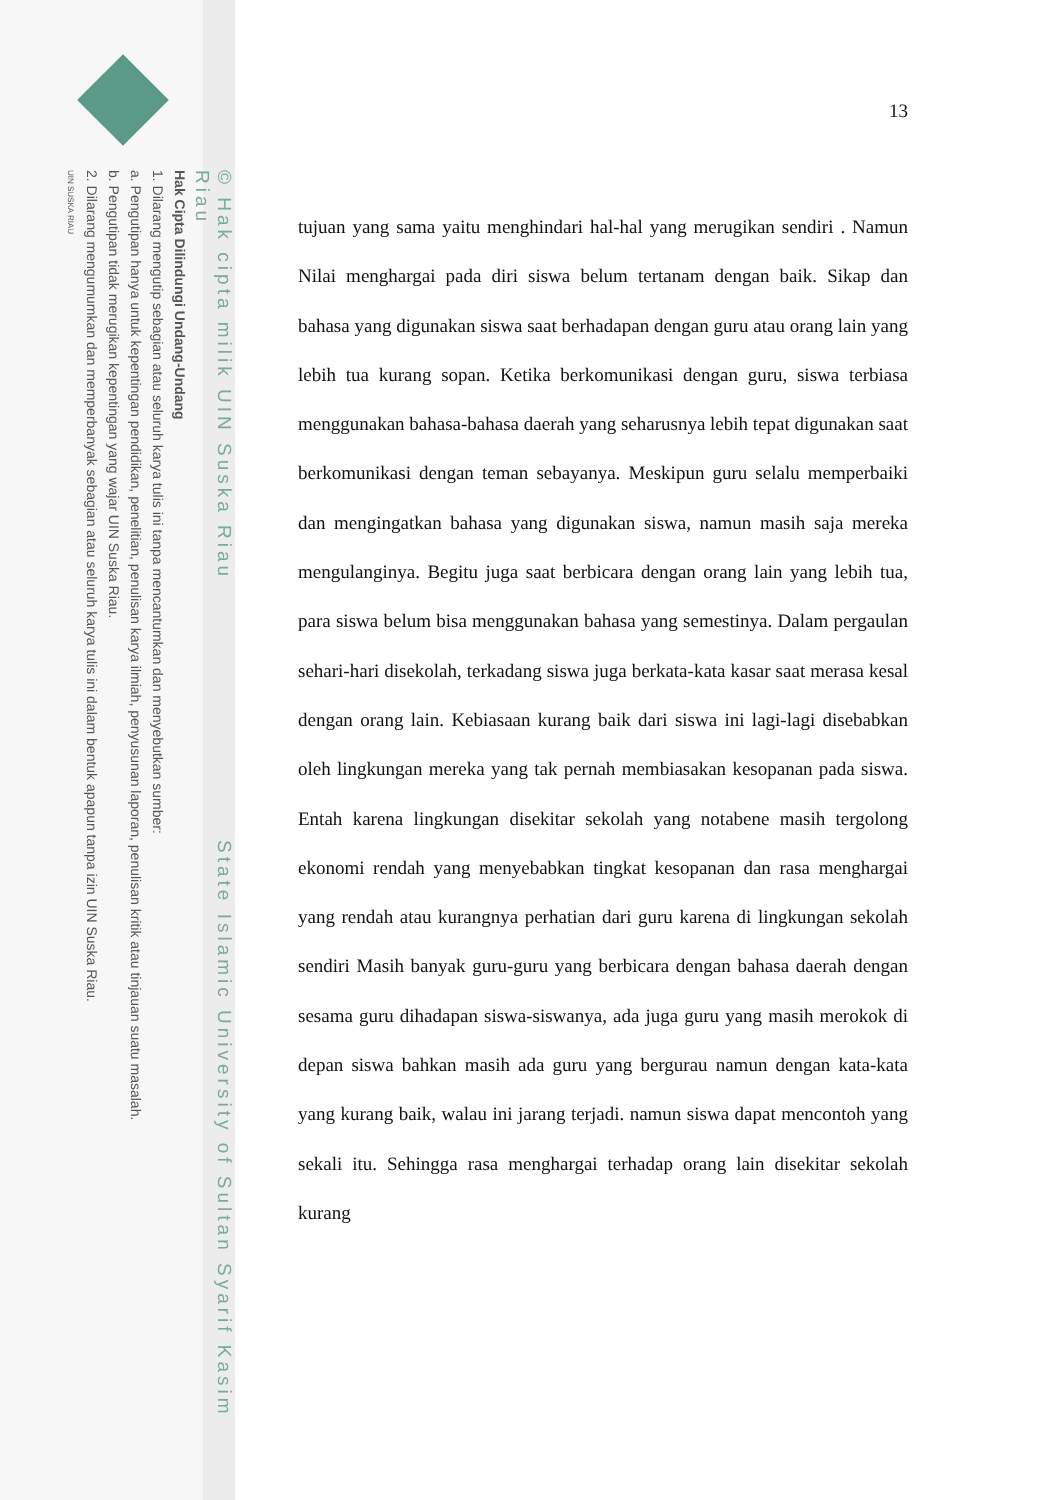© Hak cipta milik UIN Suska Riau State Islamic University of Sultan Syarif Kasim Riau
Hak Cipta Dilindungi Undang-Undang
1. Dilarang mengutip sebagian atau seluruh karya tulis ini tanpa mencantumkan dan menyebutkan sumber:
a. Pengutipan hanya untuk kepentingan pendidikan, penelitian, penulisan karya ilmiah, penyusunan laporan, penulisan kritik atau tinjauan suatu masalah.
b. Pengutipan tidak merugikan kepentingan yang wajar UIN Suska Riau.
2. Dilarang mengumumkan dan memperbanyak sebagian atau seluruh karya tulis ini dalam bentuk apapun tanpa izin UIN Suska Riau.
UIN SUSKA RIAU
13
tujuan yang sama yaitu menghindari hal-hal yang merugikan sendiri . Namun Nilai menghargai pada diri siswa belum tertanam dengan baik. Sikap dan bahasa yang digunakan siswa saat berhadapan dengan guru atau orang lain yang lebih tua kurang sopan. Ketika berkomunikasi dengan guru, siswa terbiasa menggunakan bahasa-bahasa daerah yang seharusnya lebih tepat digunakan saat berkomunikasi dengan teman sebayanya. Meskipun guru selalu memperbaiki dan mengingatkan bahasa yang digunakan siswa, namun masih saja mereka mengulanginya. Begitu juga saat berbicara dengan orang lain yang lebih tua, para siswa belum bisa menggunakan bahasa yang semestinya. Dalam pergaulan sehari-hari disekolah, terkadang siswa juga berkata-kata kasar saat merasa kesal dengan orang lain. Kebiasaan kurang baik dari siswa ini lagi-lagi disebabkan oleh lingkungan mereka yang tak pernah membiasakan kesopanan pada siswa. Entah karena lingkungan disekitar sekolah yang notabene masih tergolong ekonomi rendah yang menyebabkan tingkat kesopanan dan rasa menghargai yang rendah atau kurangnya perhatian dari guru karena di lingkungan sekolah sendiri Masih banyak guru-guru yang berbicara dengan bahasa daerah dengan sesama guru dihadapan siswa-siswanya, ada juga guru yang masih merokok di depan siswa bahkan masih ada guru yang bergurau namun dengan kata-kata yang kurang baik, walau ini jarang terjadi. namun siswa dapat mencontoh yang sekali itu. Sehingga rasa menghargai terhadap orang lain disekitar sekolah kurang